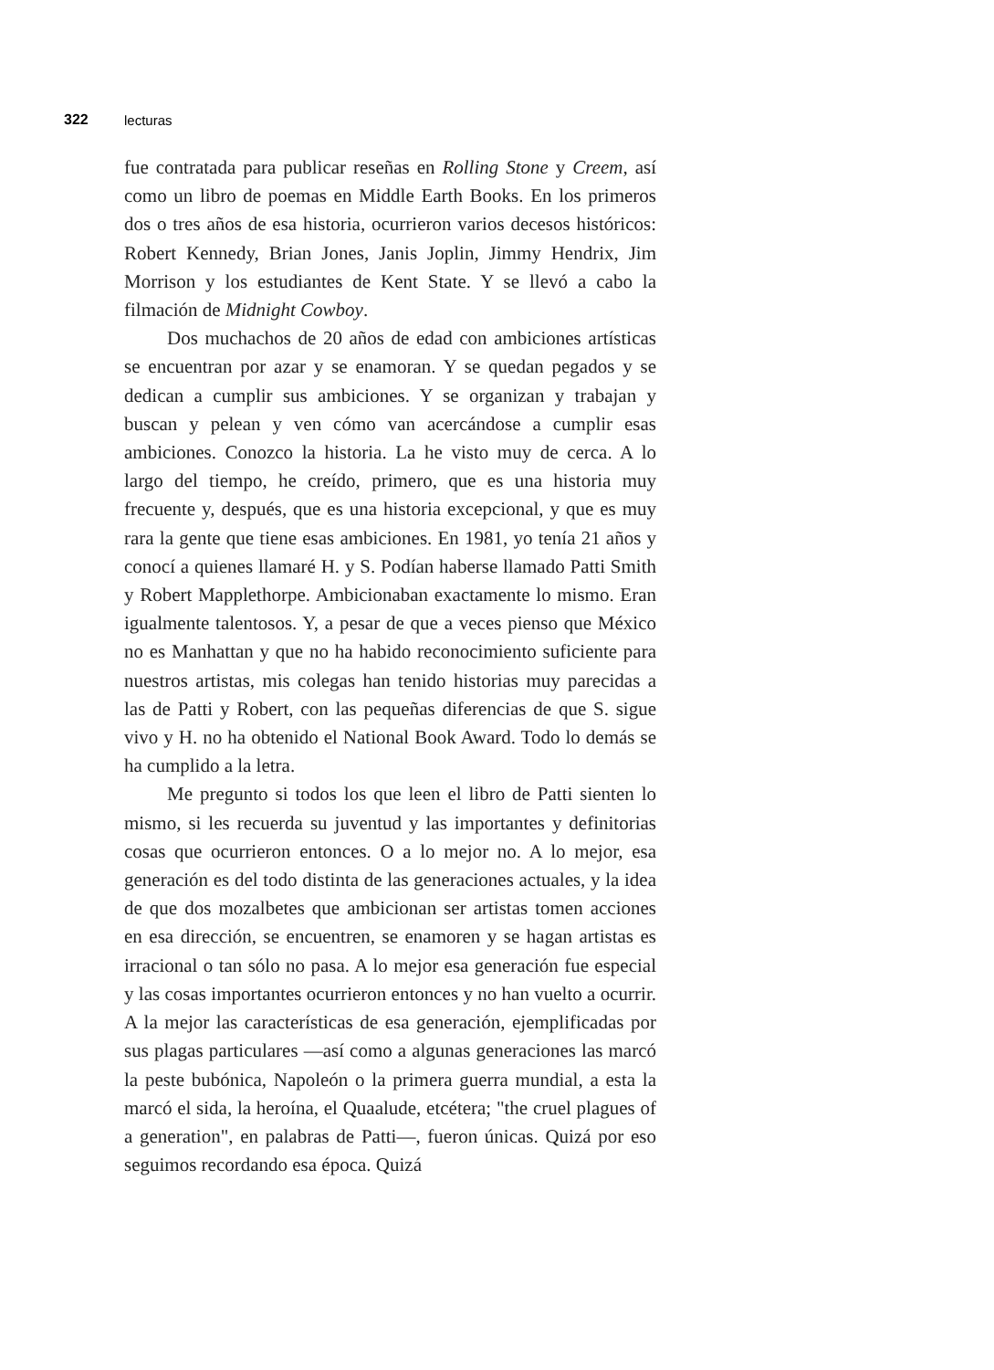322 lecturas
fue contratada para publicar reseñas en Rolling Stone y Creem, así como un libro de poemas en Middle Earth Books. En los primeros dos o tres años de esa historia, ocurrieron varios decesos históricos: Robert Kennedy, Brian Jones, Janis Joplin, Jimmy Hendrix, Jim Morrison y los estudiantes de Kent State. Y se llevó a cabo la filmación de Midnight Cowboy.
Dos muchachos de 20 años de edad con ambiciones artísticas se encuentran por azar y se enamoran. Y se quedan pegados y se dedican a cumplir sus ambiciones. Y se organizan y trabajan y buscan y pelean y ven cómo van acercándose a cumplir esas ambiciones. Conozco la historia. La he visto muy de cerca. A lo largo del tiempo, he creído, primero, que es una historia muy frecuente y, después, que es una historia excepcional, y que es muy rara la gente que tiene esas ambiciones. En 1981, yo tenía 21 años y conocí a quienes llamaré H. y S. Podían haberse llamado Patti Smith y Robert Mapplethorpe. Ambicionaban exactamente lo mismo. Eran igualmente talentosos. Y, a pesar de que a veces pienso que México no es Manhattan y que no ha habido reconocimiento suficiente para nuestros artistas, mis colegas han tenido historias muy parecidas a las de Patti y Robert, con las pequeñas diferencias de que S. sigue vivo y H. no ha obtenido el National Book Award. Todo lo demás se ha cumplido a la letra.
Me pregunto si todos los que leen el libro de Patti sienten lo mismo, si les recuerda su juventud y las importantes y definitorias cosas que ocurrieron entonces. O a lo mejor no. A lo mejor, esa generación es del todo distinta de las generaciones actuales, y la idea de que dos mozalbetes que ambicionan ser artistas tomen acciones en esa dirección, se encuentren, se enamoren y se hagan artistas es irracional o tan sólo no pasa. A lo mejor esa generación fue especial y las cosas importantes ocurrieron entonces y no han vuelto a ocurrir. A la mejor las características de esa generación, ejemplificadas por sus plagas particulares —así como a algunas generaciones las marcó la peste bubónica, Napoleón o la primera guerra mundial, a esta la marcó el sida, la heroína, el Quaalude, etcétera; "the cruel plagues of a generation", en palabras de Patti—, fueron únicas. Quizá por eso seguimos recordando esa época. Quizá